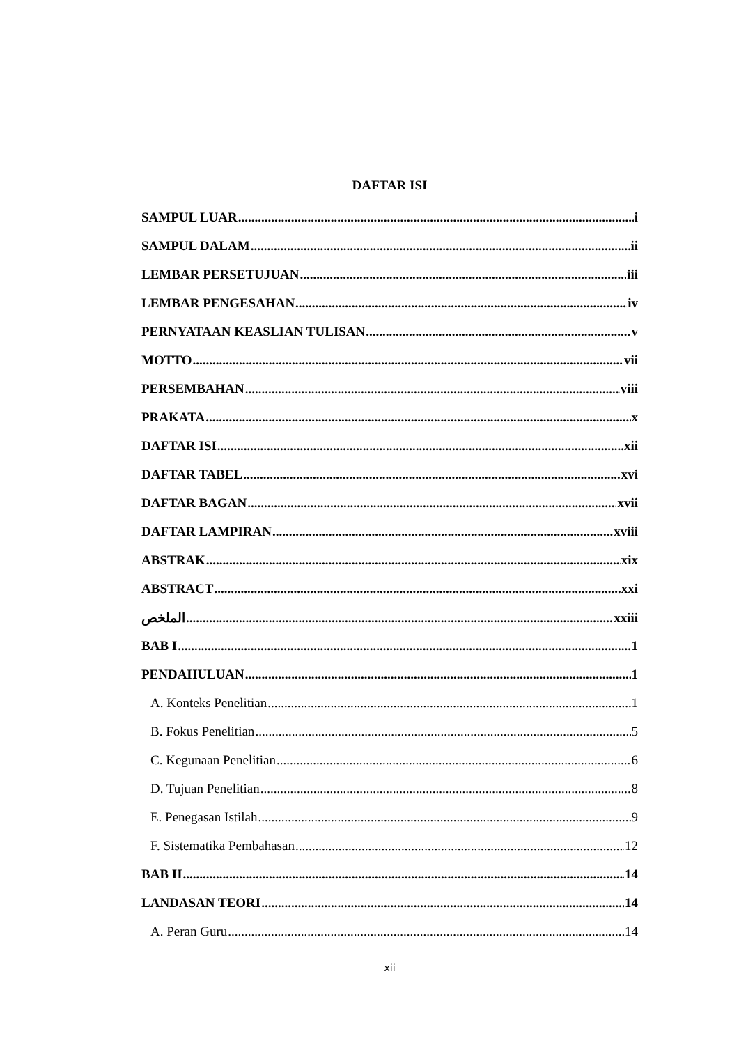DAFTAR ISI
SAMPUL LUAR i
SAMPUL DALAM ii
LEMBAR PERSETUJUAN iii
LEMBAR PENGESAHAN iv
PERNYATAAN KEASLIAN TULISAN v
MOTTO vii
PERSEMBAHAN viii
PRAKATA x
DAFTAR ISI xii
DAFTAR TABEL xvi
DAFTAR BAGAN xvii
DAFTAR LAMPIRAN xviii
ABSTRAK xix
ABSTRACT xxi
الملخص xxiii
BAB I 1
PENDAHULUAN 1
A. Konteks Penelitian 1
B. Fokus Penelitian 5
C. Kegunaan Penelitian 6
D. Tujuan Penelitian 8
E. Penegasan Istilah 9
F. Sistematika Pembahasan 12
BAB II 14
LANDASAN TEORI 14
A. Peran Guru 14
xii